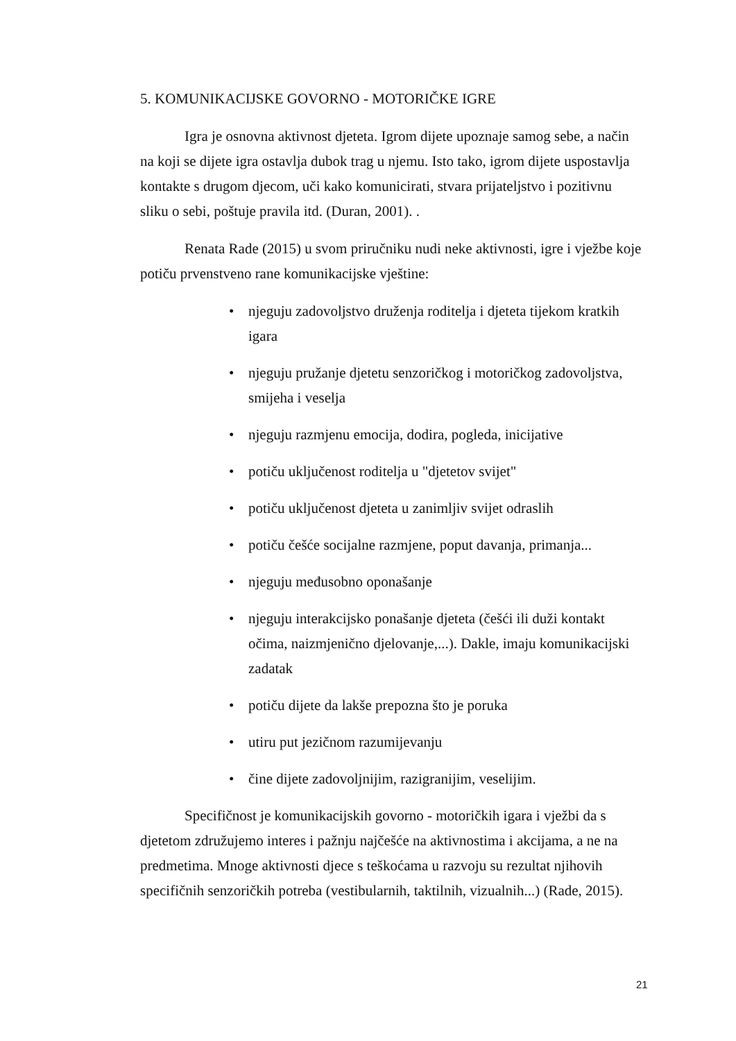5. KOMUNIKACIJSKE GOVORNO - MOTORIČKE IGRE
Igra je osnovna aktivnost djeteta. Igrom dijete upoznaje samog sebe, a način na koji se dijete igra ostavlja dubok trag u njemu. Isto tako, igrom dijete uspostavlja kontakte s drugom djecom, uči kako komunicirati, stvara prijateljstvo i pozitivnu sliku o sebi, poštuje pravila itd. (Duran, 2001). .
Renata Rade (2015) u svom priručniku nudi neke aktivnosti, igre i vježbe koje potiču prvenstveno rane komunikacijske vještine:
• njeguju zadovoljstvo druženja roditelja i djeteta tijekom kratkih igara
• njeguju pružanje djetetu senzoričkog i motoričkog zadovoljstva, smijeha i veselja
• njeguju razmjenu emocija, dodira, pogleda, inicijative
• potiču uključenost roditelja u "djetetov svijet"
• potiču uključenost djeteta u zanimljiv svijet odraslih
• potiču češće socijalne razmjene, poput davanja, primanja...
• njeguju međusobno oponašanje
• njeguju interakcijsko ponašanje djeteta (češći ili duži kontakt očima, naizmjenično djelovanje,...). Dakle, imaju komunikacijski zadatak
• potiču dijete da lakše prepozna što je poruka
• utiru put jezičnom razumijevanju
• čine dijete zadovoljnijim, razigranijim, veselijim.
Specifičnost je komunikacijskih govorno - motoričkih igara i vježbi da s djetetom združujemo interes i pažnju najčešće na aktivnostima i akcijama, a ne na predmetima. Mnoge aktivnosti djece s teškoćama u razvoju su rezultat njihovih specifičnih senzoričkih potreba (vestibularnih, taktilnih, vizualnih...) (Rade, 2015).
21